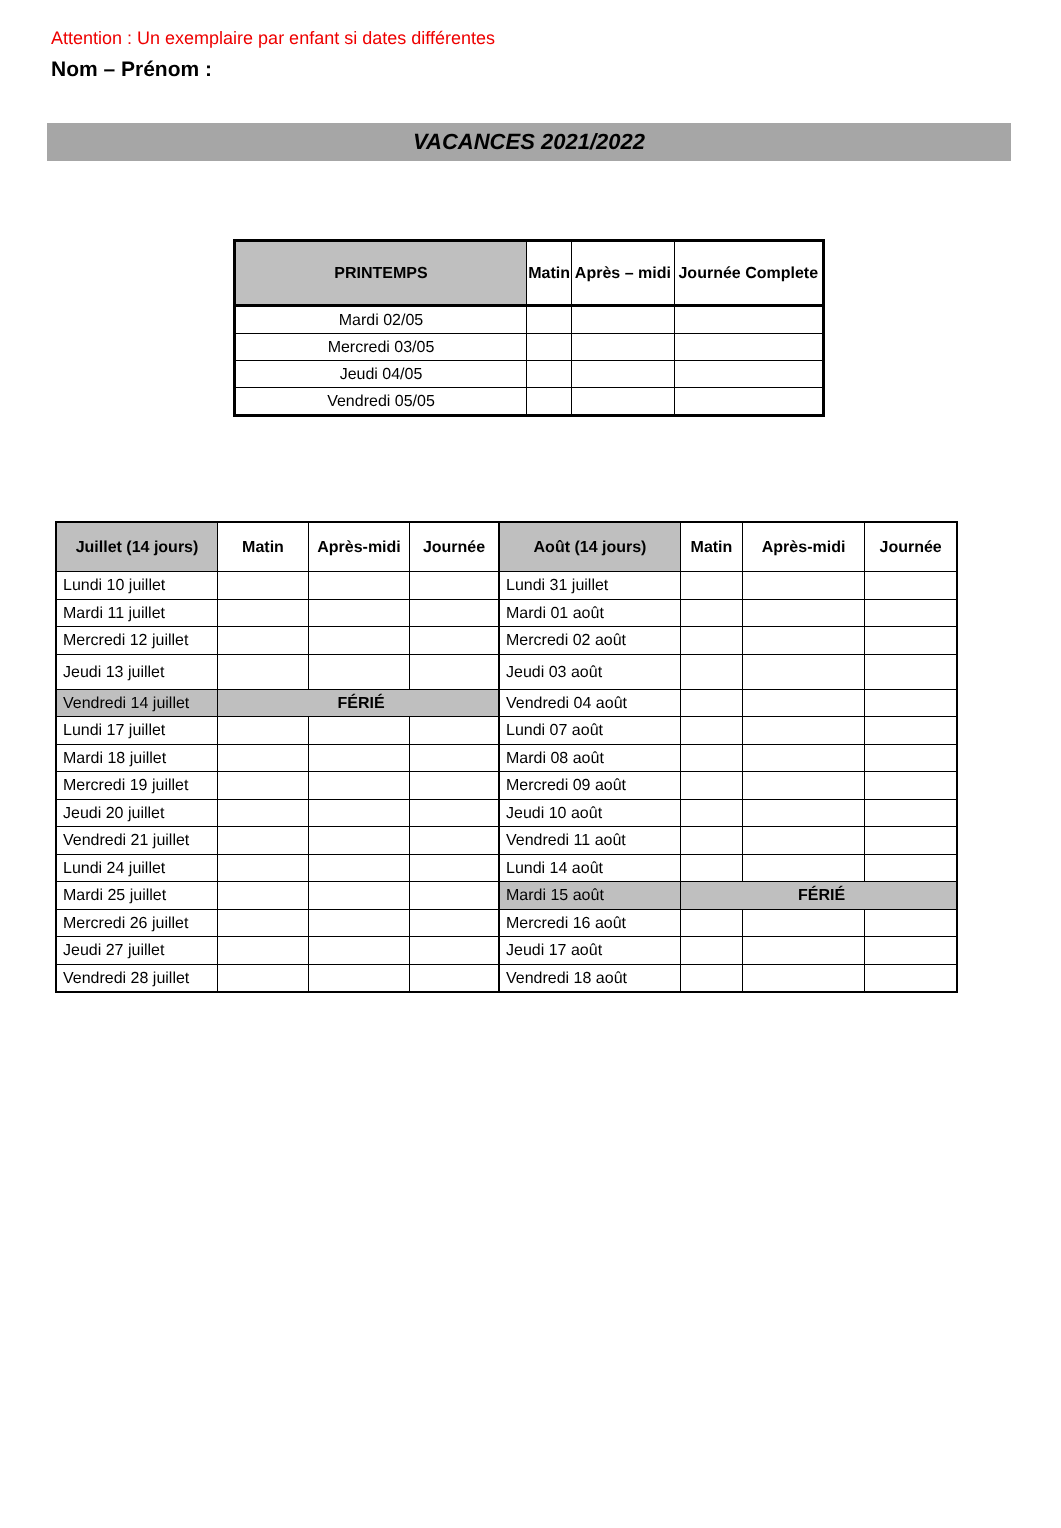Attention : Un exemplaire par enfant si dates différentes
Nom – Prénom :
VACANCES 2021/2022
| PRINTEMPS | Matin | Après – midi | Journée Complete |
| --- | --- | --- | --- |
| Mardi 02/05 | | | |
| Mercredi 03/05 | | | |
| Jeudi 04/05 | | | |
| Vendredi 05/05 | | | |
| Juillet (14 jours) | Matin | Après-midi | Journée | Août (14 jours) | Matin | Après-midi | Journée |
| --- | --- | --- | --- | --- | --- | --- | --- |
| Lundi 10 juillet | | | | Lundi 31 juillet | | | |
| Mardi 11 juillet | | | | Mardi 01 août | | | |
| Mercredi 12 juillet | | | | Mercredi 02 août | | | |
| Jeudi 13 juillet | | | | Jeudi 03 août | | | |
| Vendredi 14 juillet | FÉRIÉ | | | Vendredi 04 août | | | |
| Lundi 17 juillet | | | | Lundi 07 août | | | |
| Mardi 18 juillet | | | | Mardi 08 août | | | |
| Mercredi 19 juillet | | | | Mercredi 09 août | | | |
| Jeudi 20 juillet | | | | Jeudi 10 août | | | |
| Vendredi 21 juillet | | | | Vendredi 11 août | | | |
| Lundi 24 juillet | | | | Lundi 14 août | | | |
| Mardi 25 juillet | | | | Mardi 15 août | FÉRIÉ | | |
| Mercredi 26 juillet | | | | Mercredi 16 août | | | |
| Jeudi 27 juillet | | | | Jeudi 17 août | | | |
| Vendredi 28 juillet | | | | Vendredi 18 août | | | |